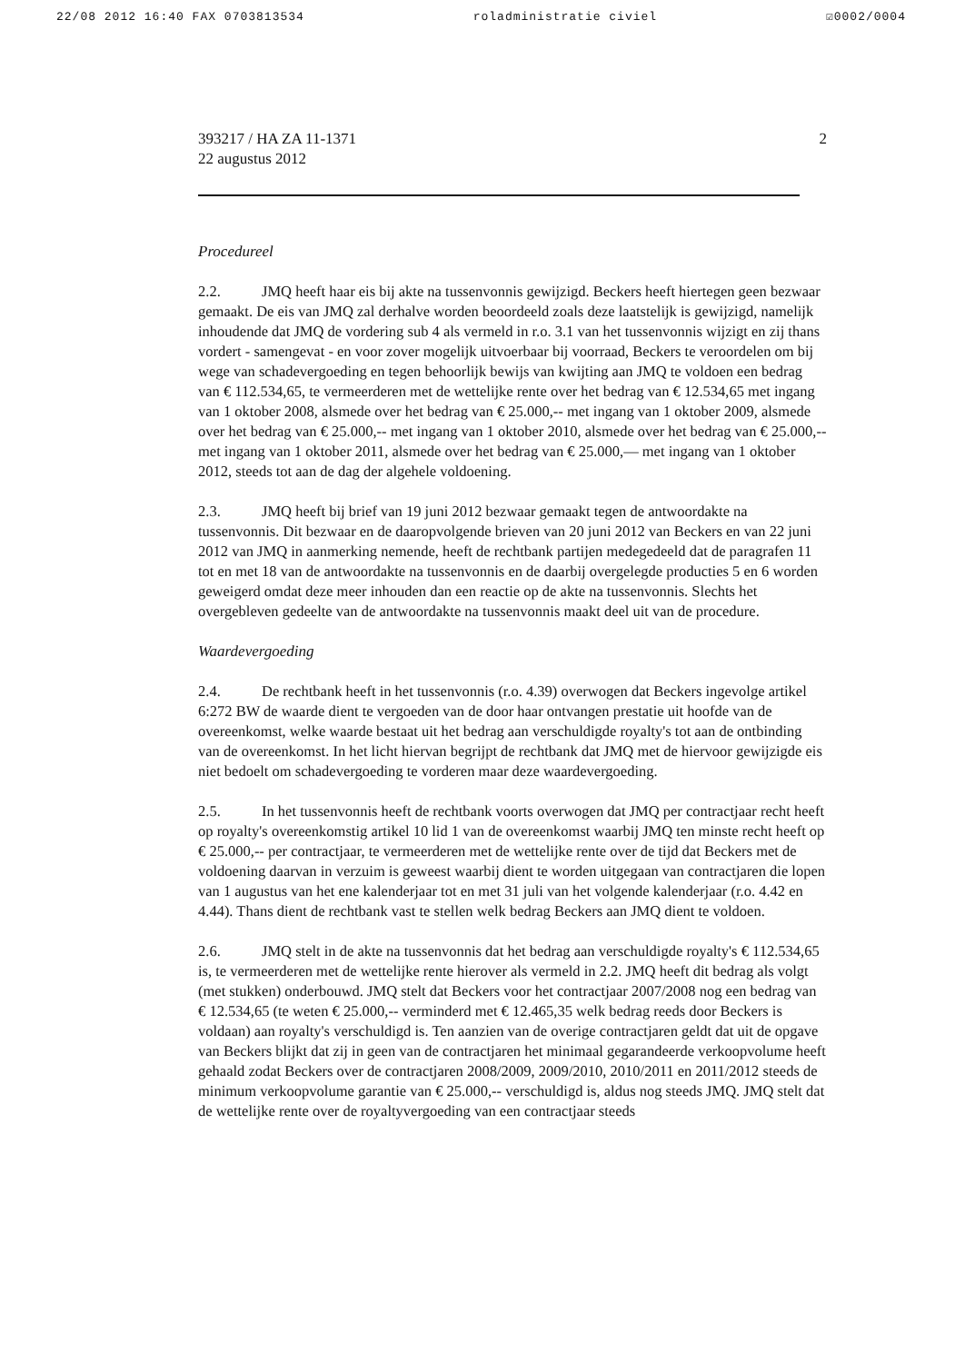22/08 2012 16:40 FAX 0703813534 roladministratie civiel ☑0002/0004
393217 / HA ZA 11-1371
22 augustus 2012
2
Procedureel
2.2. JMQ heeft haar eis bij akte na tussenvonnis gewijzigd. Beckers heeft hiertegen geen bezwaar gemaakt. De eis van JMQ zal derhalve worden beoordeeld zoals deze laatstelijk is gewijzigd, namelijk inhoudende dat JMQ de vordering sub 4 als vermeld in r.o. 3.1 van het tussenvonnis wijzigt en zij thans vordert - samengevat - en voor zover mogelijk uitvoerbaar bij voorraad, Beckers te veroordelen om bij wege van schadevergoeding en tegen behoorlijk bewijs van kwijting aan JMQ te voldoen een bedrag van € 112.534,65, te vermeerderen met de wettelijke rente over het bedrag van € 12.534,65 met ingang van 1 oktober 2008, alsmede over het bedrag van € 25.000,-- met ingang van 1 oktober 2009, alsmede over het bedrag van € 25.000,-- met ingang van 1 oktober 2010, alsmede over het bedrag van € 25.000,-- met ingang van 1 oktober 2011, alsmede over het bedrag van € 25.000,— met ingang van 1 oktober 2012, steeds tot aan de dag der algehele voldoening.
2.3. JMQ heeft bij brief van 19 juni 2012 bezwaar gemaakt tegen de antwoordakte na tussenvonnis. Dit bezwaar en de daaropvolgende brieven van 20 juni 2012 van Beckers en van 22 juni 2012 van JMQ in aanmerking nemende, heeft de rechtbank partijen medegedeeld dat de paragrafen 11 tot en met 18 van de antwoordakte na tussenvonnis en de daarbij overgelegde producties 5 en 6 worden geweigerd omdat deze meer inhouden dan een reactie op de akte na tussenvonnis. Slechts het overgebleven gedeelte van de antwoordakte na tussenvonnis maakt deel uit van de procedure.
Waardevergoeding
2.4. De rechtbank heeft in het tussenvonnis (r.o. 4.39) overwogen dat Beckers ingevolge artikel 6:272 BW de waarde dient te vergoeden van de door haar ontvangen prestatie uit hoofde van de overeenkomst, welke waarde bestaat uit het bedrag aan verschuldigde royalty's tot aan de ontbinding van de overeenkomst. In het licht hiervan begrijpt de rechtbank dat JMQ met de hiervoor gewijzigde eis niet bedoelt om schadevergoeding te vorderen maar deze waardevergoeding.
2.5. In het tussenvonnis heeft de rechtbank voorts overwogen dat JMQ per contractjaar recht heeft op royalty's overeenkomstig artikel 10 lid 1 van de overeenkomst waarbij JMQ ten minste recht heeft op € 25.000,-- per contractjaar, te vermeerderen met de wettelijke rente over de tijd dat Beckers met de voldoening daarvan in verzuim is geweest waarbij dient te worden uitgegaan van contractjaren die lopen van 1 augustus van het ene kalenderjaar tot en met 31 juli van het volgende kalenderjaar (r.o. 4.42 en 4.44). Thans dient de rechtbank vast te stellen welk bedrag Beckers aan JMQ dient te voldoen.
2.6. JMQ stelt in de akte na tussenvonnis dat het bedrag aan verschuldigde royalty's € 112.534,65 is, te vermeerderen met de wettelijke rente hierover als vermeld in 2.2. JMQ heeft dit bedrag als volgt (met stukken) onderbouwd. JMQ stelt dat Beckers voor het contractjaar 2007/2008 nog een bedrag van € 12.534,65 (te weten € 25.000,-- verminderd met € 12.465,35 welk bedrag reeds door Beckers is voldaan) aan royalty's verschuldigd is. Ten aanzien van de overige contractjaren geldt dat uit de opgave van Beckers blijkt dat zij in geen van de contractjaren het minimaal gegarandeerde verkoopvolume heeft gehaald zodat Beckers over de contractjaren 2008/2009, 2009/2010, 2010/2011 en 2011/2012 steeds de minimum verkoopvolume garantie van € 25.000,-- verschuldigd is, aldus nog steeds JMQ. JMQ stelt dat de wettelijke rente over de royaltyvergoeding van een contractjaar steeds